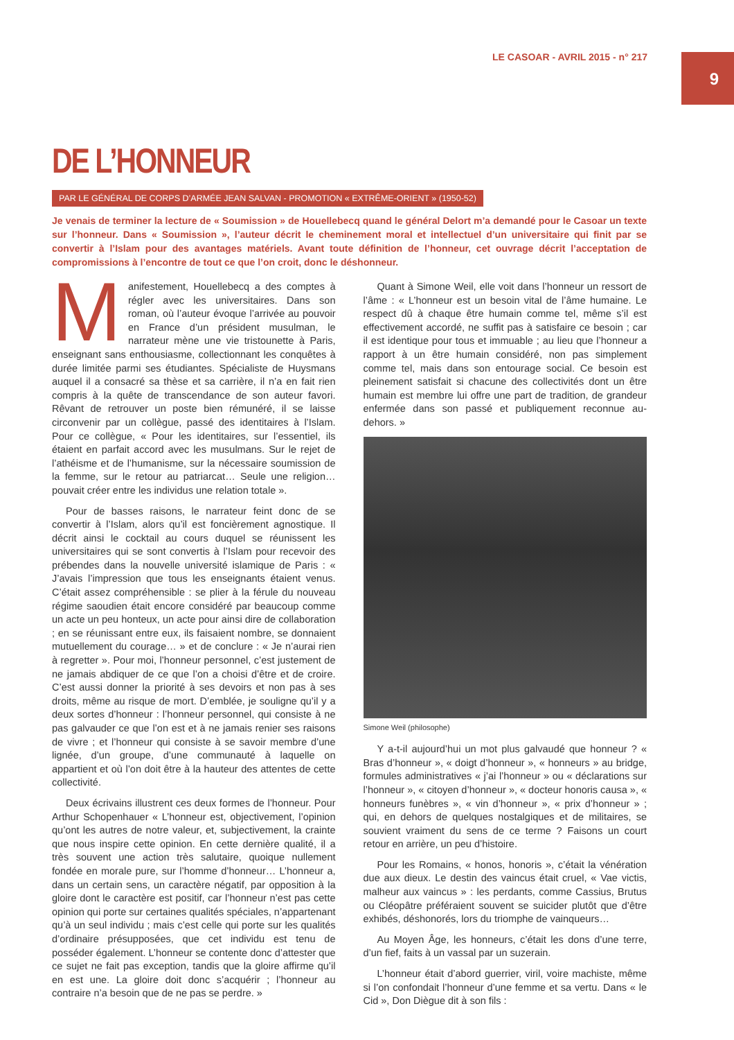9
LE CASOAR - AVRIL 2015 - n° 217
DE L’HONNEUR
PAR LE GÉNÉRAL DE CORPS D’ARMÉE JEAN SALVAN - PROMOTION « EXTRÊME-ORIENT » (1950-52)
Je venais de terminer la lecture de « Soumission » de Houellebecq quand le général Delort m’a demandé pour le Casoar un texte sur l’honneur. Dans « Soumission », l’auteur décrit le cheminement moral et intellectuel d’un universitaire qui finit par se convertir à l’Islam pour des avantages matériels. Avant toute définition de l’honneur, cet ouvrage décrit l’acceptation de compromissions à l’encontre de tout ce que l’on croit, donc le déshonneur.
Manifestement, Houellebecq a des comptes à régler avec les universitaires. Dans son roman, où l’auteur évoque l’arrivée au pouvoir en France d’un président musulman, le narrateur mène une vie tristounette à Paris, enseignant sans enthousiasme, collectionnant les conquêtes à durée limitée parmi ses étudiantes. Spécialiste de Huysmans auquel il a consacré sa thèse et sa carrière, il n’a en fait rien compris à la quête de transcendance de son auteur favori. Rêvant de retrouver un poste bien rémunéré, il se laisse circonvenir par un collègue, passé des identitaires à l’Islam. Pour ce collègue, « Pour les identitaires, sur l’essentiel, ils étaient en parfait accord avec les musulmans. Sur le rejet de l’athéisme et de l’humanisme, sur la nécessaire soumission de la femme, sur le retour au patriarcat… Seule une religion… pouvait créer entre les individus une relation totale ».
Pour de basses raisons, le narrateur feint donc de se convertir à l’Islam, alors qu’il est foncièrement agnostique. Il décrit ainsi le cocktail au cours duquel se réunissent les universitaires qui se sont convertis à l’Islam pour recevoir des prébendes dans la nouvelle université islamique de Paris : « J’avais l’impression que tous les enseignants étaient venus. C’était assez compréhensible : se plier à la férule du nouveau régime saoudien était encore considéré par beaucoup comme un acte un peu honteux, un acte pour ainsi dire de collaboration ; en se réunissant entre eux, ils faisaient nombre, se donnaient mutuellement du courage… » et de conclure : « Je n’aurai rien à regretter ». Pour moi, l’honneur personnel, c’est justement de ne jamais abdiquer de ce que l’on a choisi d’être et de croire. C’est aussi donner la priorité à ses devoirs et non pas à ses droits, même au risque de mort. D’emblée, je souligne qu’il y a deux sortes d’honneur : l’honneur personnel, qui consiste à ne pas galvauder ce que l’on est et à ne jamais renier ses raisons de vivre ; et l’honneur qui consiste à se savoir membre d’une lignée, d’un groupe, d’une communauté à laquelle on appartient et où l’on doit être à la hauteur des attentes de cette collectivité.
Deux écrivains illustrent ces deux formes de l’honneur. Pour Arthur Schopenhauer « L’honneur est, objectivement, l’opinion qu’ont les autres de notre valeur, et, subjectivement, la crainte que nous inspire cette opinion. En cette dernière qualité, il a très souvent une action très salutaire, quoique nullement fondée en morale pure, sur l’homme d’honneur… L’honneur a, dans un certain sens, un caractère négatif, par opposition à la gloire dont le caractère est positif, car l’honneur n’est pas cette opinion qui porte sur certaines qualités spéciales, n’appartenant qu’à un seul individu ; mais c’est celle qui porte sur les qualités d’ordinaire présupposées, que cet individu est tenu de posséder également. L’honneur se contente donc d’attester que ce sujet ne fait pas exception, tandis que la gloire affirme qu’il en est une. La gloire doit donc s’acquérir ; l’honneur au contraire n’a besoin que de ne pas se perdre. »
Quant à Simone Weil, elle voit dans l’honneur un ressort de l’âme : « L’honneur est un besoin vital de l’âme humaine. Le respect dû à chaque être humain comme tel, même s’il est effectivement accordé, ne suffit pas à satisfaire ce besoin ; car il est identique pour tous et immuable ; au lieu que l’honneur a rapport à un être humain considéré, non pas simplement comme tel, mais dans son entourage social. Ce besoin est pleinement satisfait si chacune des collectivités dont un être humain est membre lui offre une part de tradition, de grandeur enfermée dans son passé et publiquement reconnue au-dehors. »
Simone Weil (philosophe)
Y a-t-il aujourd’hui un mot plus galvaudé que honneur ? « Bras d’honneur », « doigt d’honneur », « honneurs » au bridge, formules administratives « j’ai l’honneur » ou « déclarations sur l’honneur », « citoyen d’honneur », « docteur honoris causa », « honneurs funèbres », « vin d’honneur », « prix d’honneur » ; qui, en dehors de quelques nostalgiques et de militaires, se souvient vraiment du sens de ce terme ? Faisons un court retour en arrière, un peu d’histoire.
Pour les Romains, « honos, honoris », c’était la vénération due aux dieux. Le destin des vaincus était cruel, « Vae victis, malheur aux vaincus » : les perdants, comme Cassius, Brutus ou Cléopâtre préféraient souvent se suicider plutôt que d’être exhibés, déshonorés, lors du triomphe de vainqueurs…
Au Moyen Âge, les honneurs, c’était les dons d’une terre, d’un fief, faits à un vassal par un suzerain.
L’honneur était d’abord guerrier, viril, voire machiste, même si l’on confondait l’honneur d’une femme et sa vertu. Dans « le Cid », Don Diègue dit à son fils :